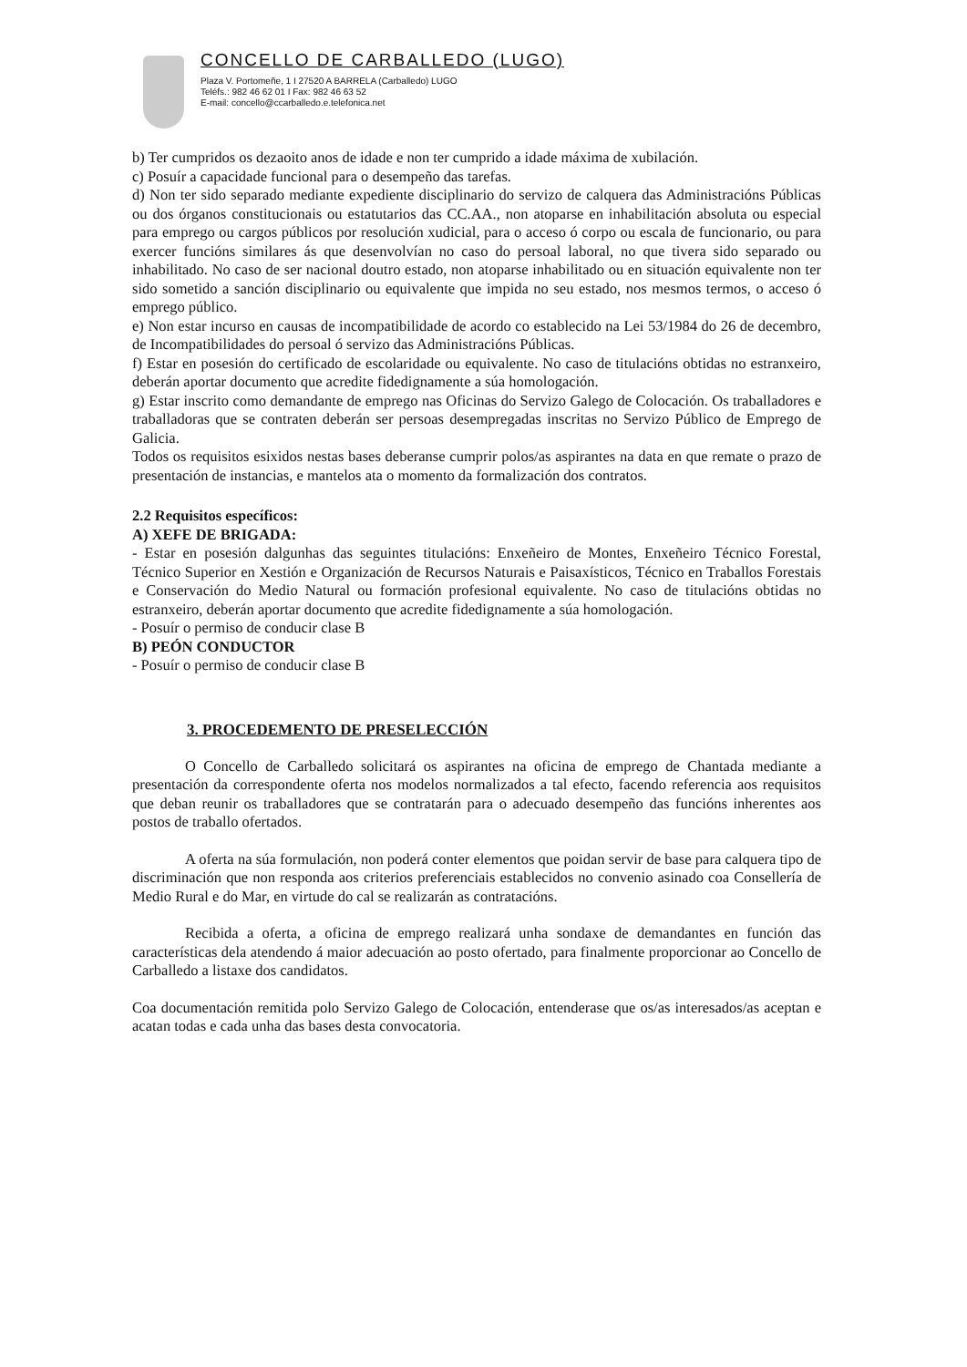CONCELLO DE CARBALLEDO (LUGO)
Plaza V. Portomeñe, 1 I 27520 A BARRELA (Carballedo) LUGO
Teléfs.: 982 46 62 01 I Fax: 982 46 63 52
E-mail: concello@ccarballedo.e.telefonica.net
b) Ter cumpridos os dezaoito anos de idade e non ter cumprido a idade máxima de xubilación.
c) Posuír a capacidade funcional para o desempeño das tarefas.
d) Non ter sido separado mediante expediente disciplinario do servizo de calquera das Administracións Públicas ou dos órganos constitucionais ou estatutarios das CC.AA., non atoparse en inhabilitación absoluta ou especial para emprego ou cargos públicos por resolución xudicial, para o acceso ó corpo ou escala de funcionario, ou para exercer funcións similares ás que desenvolvían no caso do persoal laboral, no que tivera sido separado ou inhabilitado. No caso de ser nacional doutro estado, non atoparse inhabilitado ou en situación equivalente non ter sido sometido a sanción disciplinario ou equivalente que impida no seu estado, nos mesmos termos, o acceso ó emprego público.
e) Non estar incurso en causas de incompatibilidade de acordo co establecido na Lei 53/1984 do 26 de decembro, de Incompatibilidades do persoal ó servizo das Administracións Públicas.
f) Estar en posesión do certificado de escolaridade ou equivalente. No caso de titulacións obtidas no estranxeiro, deberán aportar documento que acredite fidedignamente a súa homologación.
g) Estar inscrito como demandante de emprego nas Oficinas do Servizo Galego de Colocación. Os traballadores e traballadoras que se contraten deberán ser persoas desempregadas inscritas no Servizo Público de Emprego de Galicia.
Todos os requisitos esixidos nestas bases deberanse cumprir polos/as aspirantes na data en que remate o prazo de presentación de instancias, e mantelos ata o momento da formalización dos contratos.
2.2 Requisitos específicos:
A) XEFE DE BRIGADA:
- Estar en posesión dalgunhas das seguintes titulacións: Enxeñeiro de Montes, Enxeñeiro Técnico Forestal, Técnico Superior en Xestión e Organización de Recursos Naturais e Paisaxísticos, Técnico en Traballos Forestais e Conservación do Medio Natural ou formación profesional equivalente. No caso de titulacións obtidas no estranxeiro, deberán aportar documento que acredite fidedignamente a súa homologación.
- Posuír o permiso de conducir clase B
B) PEÓN CONDUCTOR
- Posuír o permiso de conducir clase B
3. PROCEDEMENTO DE PRESELECCIÓN
O Concello de Carballedo solicitará os aspirantes na oficina de emprego de Chantada mediante a presentación da correspondente oferta nos modelos normalizados a tal efecto, facendo referencia aos requisitos que deban reunir os traballadores que se contratarán para o adecuado desempeño das funcións inherentes aos postos de traballo ofertados.
A oferta na súa formulación, non poderá conter elementos que poidan servir de base para calquera tipo de discriminación que non responda aos criterios preferenciais establecidos no convenio asinado coa Consellería de Medio Rural e do Mar, en virtude do cal se realizarán as contratacións.
Recibida a oferta, a oficina de emprego realizará unha sondaxe de demandantes en función das características dela atendendo á maior adecuación ao posto ofertado, para finalmente proporcionar ao Concello de Carballedo a listaxe dos candidatos.
Coa documentación remitida polo Servizo Galego de Colocación, entenderase que os/as interesados/as aceptan e acatan todas e cada unha das bases desta convocatoria.